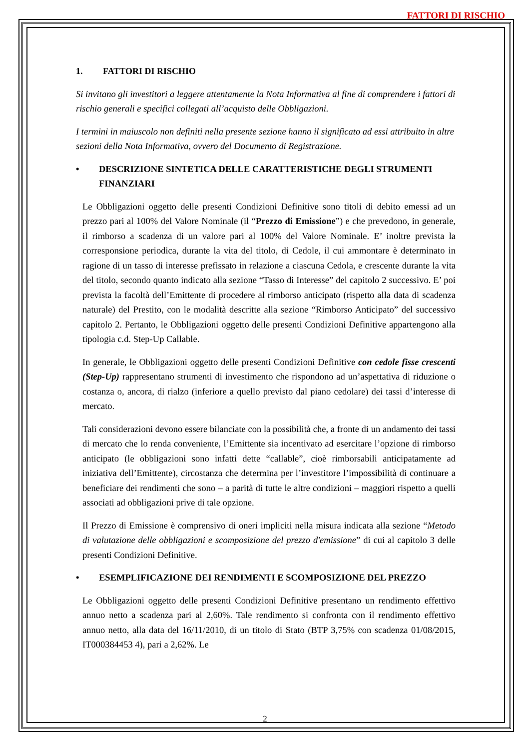FATTORI DI RISCHIO
1. FATTORI DI RISCHIO
Si invitano gli investitori a leggere attentamente la Nota Informativa al fine di comprendere i fattori di rischio generali e specifici collegati all’acquisto delle Obbligazioni.
I termini in maiuscolo non definiti nella presente sezione hanno il significato ad essi attribuito in altre sezioni della Nota Informativa, ovvero del Documento di Registrazione.
• DESCRIZIONE SINTETICA DELLE CARATTERISTICHE DEGLI STRUMENTI FINANZIARI
Le Obbligazioni oggetto delle presenti Condizioni Definitive sono titoli di debito emessi ad un prezzo pari al 100% del Valore Nominale (il “Prezzo di Emissione”) e che prevedono, in generale, il rimborso a scadenza di un valore pari al 100% del Valore Nominale. E’ inoltre prevista la corresponsione periodica, durante la vita del titolo, di Cedole, il cui ammontare è determinato in ragione di un tasso di interesse prefissato in relazione a ciascuna Cedola, e crescente durante la vita del titolo, secondo quanto indicato alla sezione “Tasso di Interesse” del capitolo 2 successivo. E’ poi prevista la facoltà dell’Emittente di procedere al rimborso anticipato (rispetto alla data di scadenza naturale) del Prestito, con le modalità descritte alla sezione “Rimborso Anticipato” del successivo capitolo 2. Pertanto, le Obbligazioni oggetto delle presenti Condizioni Definitive appartengono alla tipologia c.d. Step-Up Callable.
In generale, le Obbligazioni oggetto delle presenti Condizioni Definitive con cedole fisse crescenti (Step-Up) rappresentano strumenti di investimento che rispondono ad un’aspettativa di riduzione o costanza o, ancora, di rialzo (inferiore a quello previsto dal piano cedolare) dei tassi d’interesse di mercato.
Tali considerazioni devono essere bilanciate con la possibilità che, a fronte di un andamento dei tassi di mercato che lo renda conveniente, l’Emittente sia incentivato ad esercitare l’opzione di rimborso anticipato (le obbligazioni sono infatti dette “callable”, cioè rimborsabili anticipatamente ad iniziativa dell’Emittente), circostanza che determina per l’investitore l’impossibilità di continuare a beneficiare dei rendimenti che sono – a parità di tutte le altre condizioni – maggiori rispetto a quelli associati ad obbligazioni prive di tale opzione.
Il Prezzo di Emissione è comprensivo di oneri impliciti nella misura indicata alla sezione “Metodo di valutazione delle obbligazioni e scomposizione del prezzo d'emissione” di cui al capitolo 3 delle presenti Condizioni Definitive.
• ESEMPLIFICAZIONE DEI RENDIMENTI E SCOMPOSIZIONE DEL PREZZO
Le Obbligazioni oggetto delle presenti Condizioni Definitive presentano un rendimento effettivo annuo netto a scadenza pari al 2,60%. Tale rendimento si confronta con il rendimento effettivo annuo netto, alla data del 16/11/2010, di un titolo di Stato (BTP 3,75% con scadenza 01/08/2015, IT000384453 4), pari a 2,62%. Le
2